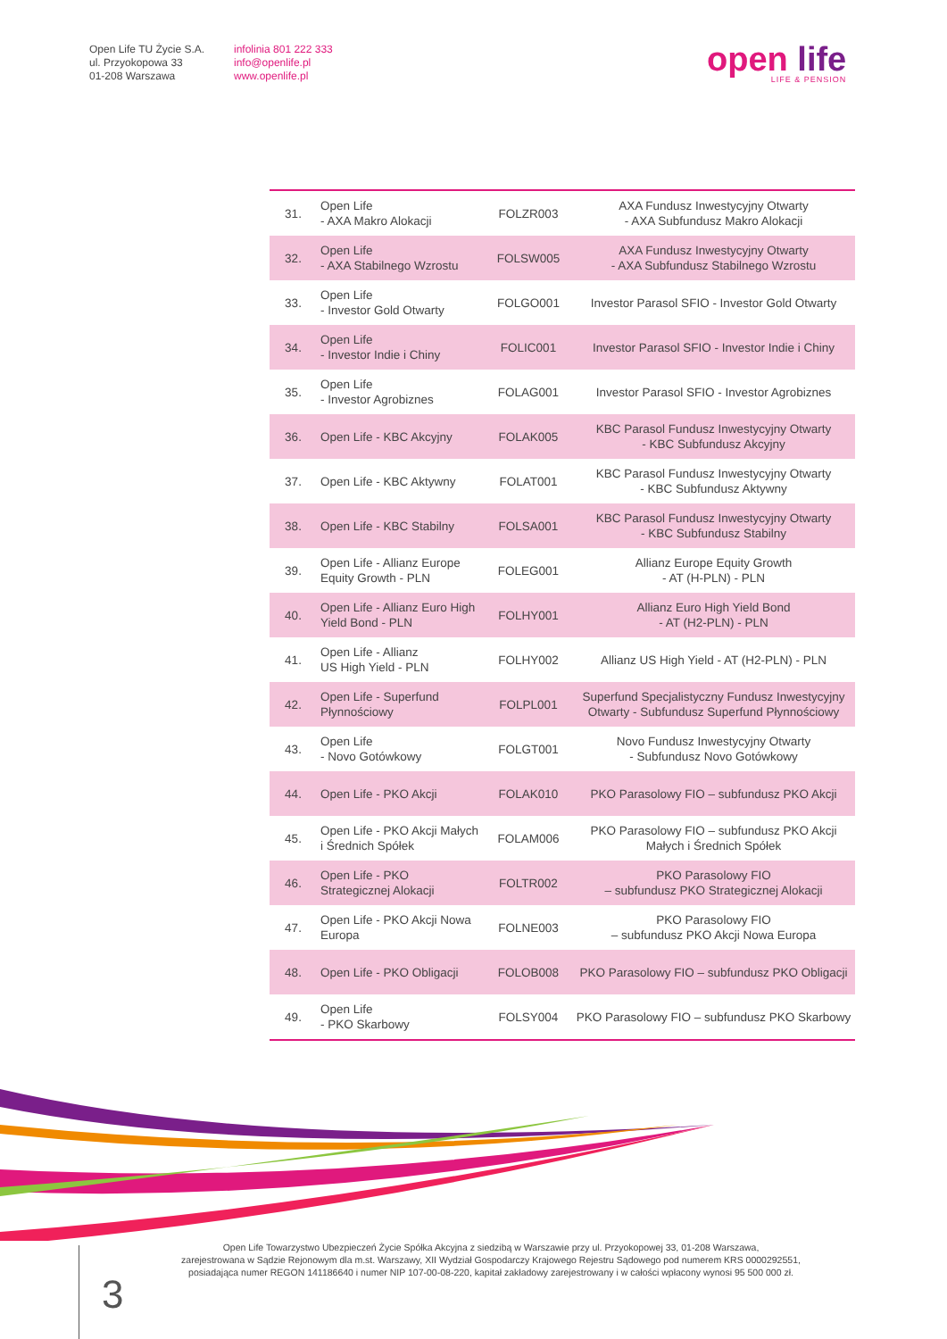Open Life TU Życie S.A.
ul. Przyokopowa 33
01-208 Warszawa
infolinia 801 222 333
info@openlife.pl
www.openlife.pl
open life
LIFE & PENSION
| 31. | Open Life - AXA Makro Alokacji | FOLZR003 | AXA Fundusz Inwestycyjny Otwarty - AXA Subfundusz Makro Alokacji |
| 32. | Open Life - AXA Stabilnego Wzrostu | FOLSW005 | AXA Fundusz Inwestycyjny Otwarty - AXA Subfundusz Stabilnego Wzrostu |
| 33. | Open Life - Investor Gold Otwarty | FOLGO001 | Investor Parasol SFIO - Investor Gold Otwarty |
| 34. | Open Life - Investor Indie i Chiny | FOLIC001 | Investor Parasol SFIO - Investor Indie i Chiny |
| 35. | Open Life - Investor Agrobiznes | FOLAG001 | Investor Parasol SFIO - Investor Agrobiznes |
| 36. | Open Life - KBC Akcyjny | FOLAK005 | KBC Parasol Fundusz Inwestycyjny Otwarty - KBC Subfundusz Akcyjny |
| 37. | Open Life - KBC Aktywny | FOLAT001 | KBC Parasol Fundusz Inwestycyjny Otwarty - KBC Subfundusz Aktywny |
| 38. | Open Life - KBC Stabilny | FOLSA001 | KBC Parasol Fundusz Inwestycyjny Otwarty - KBC Subfundusz Stabilny |
| 39. | Open Life - Allianz Europe Equity Growth - PLN | FOLEG001 | Allianz Europe Equity Growth - AT (H-PLN) - PLN |
| 40. | Open Life - Allianz Euro High Yield Bond - PLN | FOLHY001 | Allianz Euro High Yield Bond - AT (H2-PLN) - PLN |
| 41. | Open Life - Allianz US High Yield - PLN | FOLHY002 | Allianz US High Yield - AT (H2-PLN) - PLN |
| 42. | Open Life - Superfund Płynnościowy | FOLPL001 | Superfund Specjalistyczny Fundusz Inwestycyjny Otwarty - Subfundusz Superfund Płynnościowy |
| 43. | Open Life - Novo Gotówkowy | FOLGT001 | Novo Fundusz Inwestycyjny Otwarty - Subfundusz Novo Gotówkowy |
| 44. | Open Life - PKO Akcji | FOLAK010 | PKO Parasolowy FIO – subfundusz PKO Akcji |
| 45. | Open Life - PKO Akcji Małych i Średnich Spółek | FOLAM006 | PKO Parasolowy FIO – subfundusz PKO Akcji Małych i Średnich Spółek |
| 46. | Open Life - PKO Strategicznej Alokacji | FOLTR002 | PKO Parasolowy FIO – subfundusz PKO Strategicznej Alokacji |
| 47. | Open Life - PKO Akcji Nowa Europa | FOLNE003 | PKO Parasolowy FIO – subfundusz PKO Akcji Nowa Europa |
| 48. | Open Life - PKO Obligacji | FOLOB008 | PKO Parasolowy FIO – subfundusz PKO Obligacji |
| 49. | Open Life - PKO Skarbowy | FOLSY004 | PKO Parasolowy FIO – subfundusz PKO Skarbowy |
Open Life Towarzystwo Ubezpieczeń Życie Spółka Akcyjna z siedzibą w Warszawie przy ul. Przyokopowej 33, 01-208 Warszawa,
zarejestrowana w Sądzie Rejonowym dla m.st. Warszawy, XII Wydział Gospodarczy Krajowego Rejestru Sądowego pod numerem KRS 0000292551,
posiadająca numer REGON 141186640 i numer NIP 107-00-08-220, kapitał zakładowy zarejestrowany i w całości wpłacony wynosi 95 500 000 zł.
3